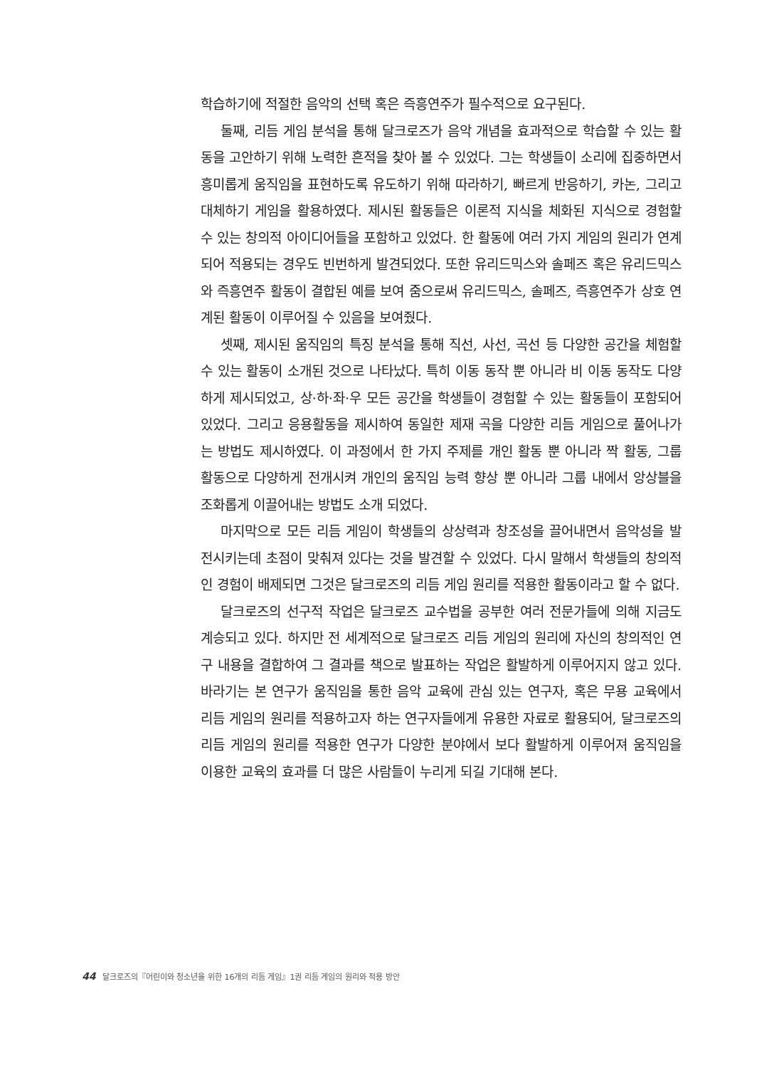학습하기에 적절한 음악의 선택 혹은 즉흥연주가 필수적으로 요구된다.
둘째, 리듬 게임 분석을 통해 달크로즈가 음악 개념을 효과적으로 학습할 수 있는 활동을 고안하기 위해 노력한 흔적을 찾아 볼 수 있었다. 그는 학생들이 소리에 집중하면서 흥미롭게 움직임을 표현하도록 유도하기 위해 따라하기, 빠르게 반응하기, 카논, 그리고 대체하기 게임을 활용하였다. 제시된 활동들은 이론적 지식을 체화된 지식으로 경험할 수 있는 창의적 아이디어들을 포함하고 있었다. 한 활동에 여러 가지 게임의 원리가 연계되어 적용되는 경우도 빈번하게 발견되었다. 또한 유리드믹스와 솔페즈 혹은 유리드믹스와 즉흥연주 활동이 결합된 예를 보여 줌으로써 유리드믹스, 솔페즈, 즉흥연주가 상호 연계된 활동이 이루어질 수 있음을 보여줬다.
셋째, 제시된 움직임의 특징 분석을 통해 직선, 사선, 곡선 등 다양한 공간을 체험할 수 있는 활동이 소개된 것으로 나타났다. 특히 이동 동작 뿐 아니라 비 이동 동작도 다양하게 제시되었고, 상·하·좌·우 모든 공간을 학생들이 경험할 수 있는 활동들이 포함되어 있었다. 그리고 응용활동을 제시하여 동일한 제재 곡을 다양한 리듬 게임으로 풀어나가는 방법도 제시하였다. 이 과정에서 한 가지 주제를 개인 활동 뿐 아니라 짝 활동, 그룹 활동으로 다양하게 전개시켜 개인의 움직임 능력 향상 뿐 아니라 그룹 내에서 앙상블을 조화롭게 이끌어내는 방법도 소개 되었다.
마지막으로 모든 리듬 게임이 학생들의 상상력과 창조성을 끌어내면서 음악성을 발전시키는데 초점이 맞춰져 있다는 것을 발견할 수 있었다. 다시 말해서 학생들의 창의적인 경험이 배제되면 그것은 달크로즈의 리듬 게임 원리를 적용한 활동이라고 할 수 없다.
달크로즈의 선구적 작업은 달크로즈 교수법을 공부한 여러 전문가들에 의해 지금도 계승되고 있다. 하지만 전 세계적으로 달크로즈 리듬 게임의 원리에 자신의 창의적인 연구 내용을 결합하여 그 결과를 책으로 발표하는 작업은 활발하게 이루어지지 않고 있다. 바라기는 본 연구가 움직임을 통한 음악 교육에 관심 있는 연구자, 혹은 무용 교육에서 리듬 게임의 원리를 적용하고자 하는 연구자들에게 유용한 자료로 활용되어, 달크로즈의 리듬 게임의 원리를 적용한 연구가 다양한 분야에서 보다 활발하게 이루어져 움직임을 이용한 교육의 효과를 더 많은 사람들이 누리게 되길 기대해 본다.
44 달크로즈의『어린이와 청소년을 위한 16개의 리듬 게임』1권 리듬 게임의 원리와 적용 방안